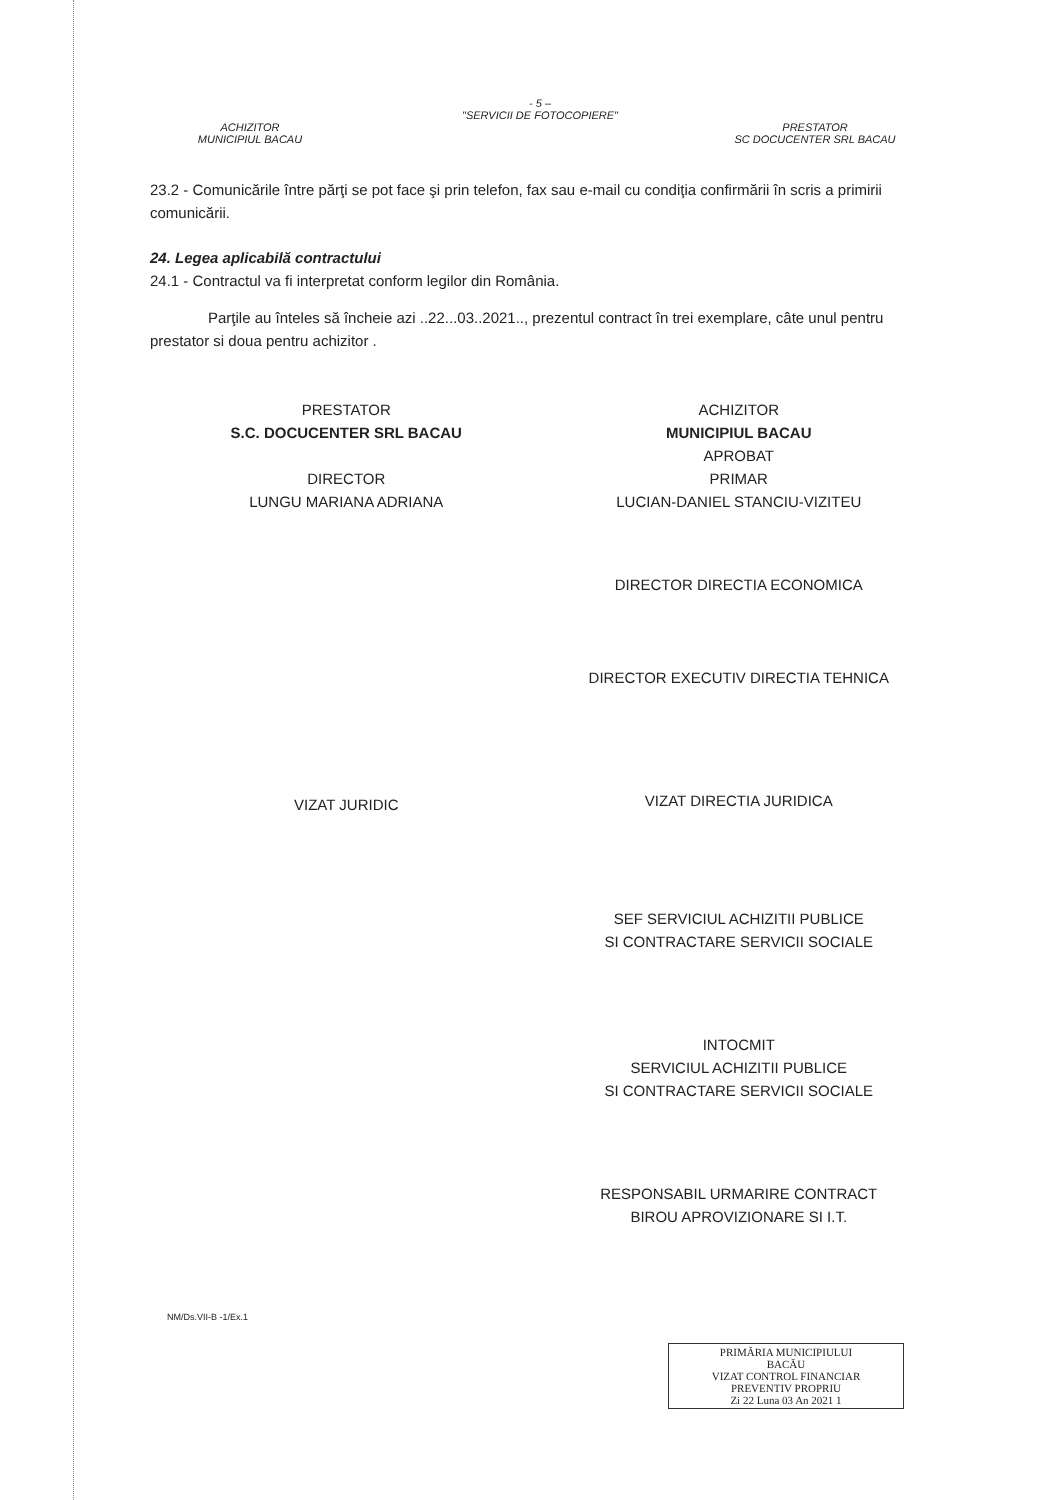- 5 –
"SERVICII DE FOTOCOPIERE"
ACHIZITOR
MUNICIPIUL BACAU
PRESTATOR
SC DOCUCENTER SRL BACAU
23.2 - Comunicările între părţi se pot face şi prin telefon, fax sau e-mail cu condiţia confirmării în scris a primirii comunicării.
24. Legea aplicabilă contractului
24.1 - Contractul va fi interpretat conform legilor din România.
Parţile au înteles să încheie azi ..22...03..2021.., prezentul contract în trei exemplare, câte unul pentru prestator si doua pentru achizitor .
PRESTATOR
S.C. DOCUCENTER SRL BACAU
DIRECTOR
LUNGU MARIANA ADRIANA
VIZAT JURIDIC
ACHIZITOR
MUNICIPIUL BACAU
APROBAT
PRIMAR
LUCIAN-DANIEL STANCIU-VIZITEU
DIRECTOR DIRECTIA ECONOMICA
DIRECTOR EXECUTIV DIRECTIA TEHNICA
VIZAT DIRECTIA JURIDICA
SEF SERVICIUL ACHIZITII PUBLICE
SI CONTRACTARE SERVICII SOCIALE
INTOCMIT
SERVICIUL ACHIZITII PUBLICE
SI CONTRACTARE SERVICII SOCIALE
RESPONSABIL URMARIRE CONTRACT
BIROU APROVIZIONARE SI I.T.
NM/Ds.VII-B -1/Ex.1
PRIMĂRIA MUNICIPIULUI
BACĂU
VIZAT CONTROL FINANCIAR
PREVENTIV PROPRIU
Zi 22 Luna 03 An 2021 1